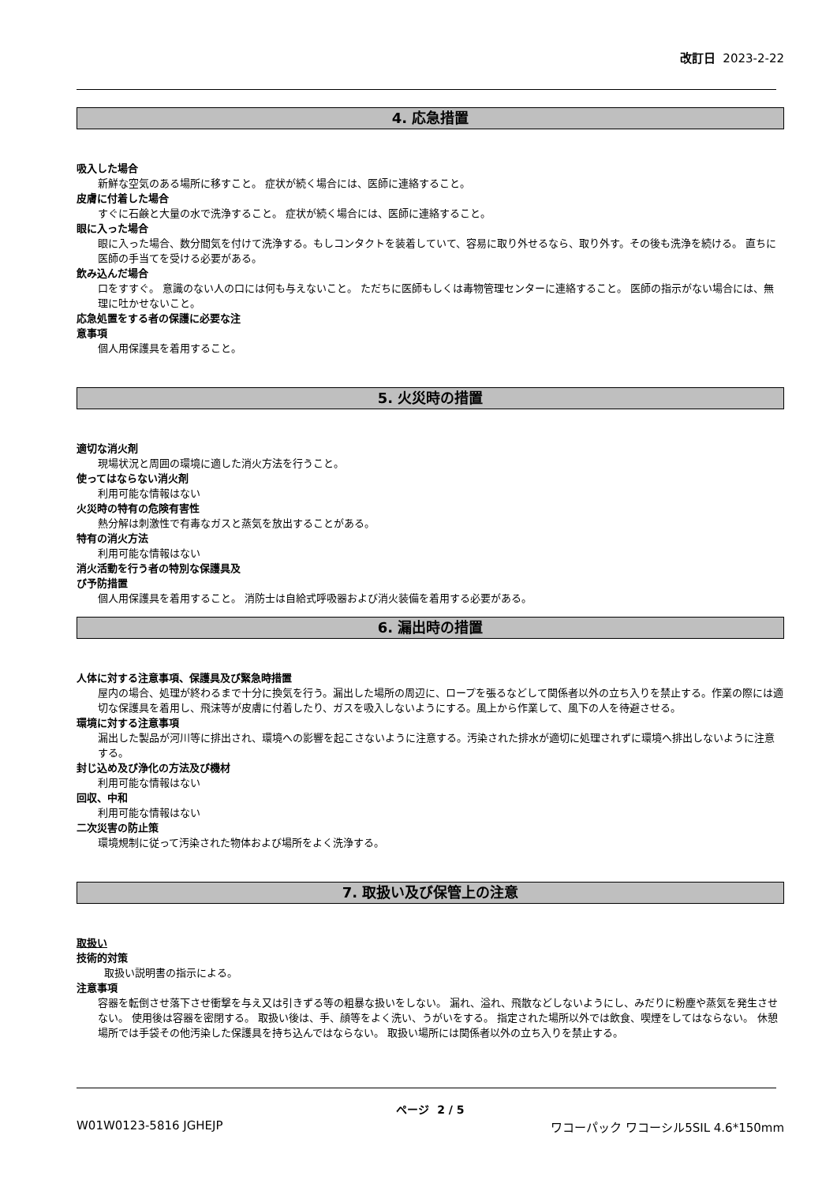改訂日 2023-2-22
4. 応急措置
吸入した場合
新鮮な空気のある場所に移すこと。 症状が続く場合には、医師に連絡すること。
皮膚に付着した場合
すぐに石鹸と大量の水で洗浄すること。 症状が続く場合には、医師に連絡すること。
眼に入った場合
眼に入った場合、数分間気を付けて洗浄する。もしコンタクトを装着していて、容易に取り外せるなら、取り外す。その後も洗浄を続ける。 直ちに医師の手当てを受ける必要がある。
飲み込んだ場合
口をすすぐ。 意識のない人の口には何も与えないこと。 ただちに医師もしくは毒物管理センターに連絡すること。 医師の指示がない場合には、無理に吐かせないこと。
応急処置をする者の保護に必要な注
意事項
個人用保護具を着用すること。
5. 火災時の措置
適切な消火剤
現場状況と周囲の環境に適した消火方法を行うこと。
使ってはならない消火剤
利用可能な情報はない
火災時の特有の危険有害性
熱分解は刺激性で有毒なガスと蒸気を放出することがある。
特有の消火方法
利用可能な情報はない
消火活動を行う者の特別な保護具及
び予防措置
個人用保護具を着用すること。 消防士は自給式呼吸器および消火装備を着用する必要がある。
6. 漏出時の措置
人体に対する注意事項、保護具及び緊急時措置
屋内の場合、処理が終わるまで十分に換気を行う。漏出した場所の周辺に、ロープを張るなどして関係者以外の立ち入りを禁止する。作業の際には適切な保護具を着用し、飛沫等が皮膚に付着したり、ガスを吸入しないようにする。風上から作業して、風下の人を待避させる。
環境に対する注意事項
漏出した製品が河川等に排出され、環境への影響を起こさないように注意する。汚染された排水が適切に処理されずに環境へ排出しないように注意する。
封じ込め及び浄化の方法及び機材
利用可能な情報はない
回収、中和
利用可能な情報はない
二次災害の防止策
環境規制に従って汚染された物体および場所をよく洗浄する。
7. 取扱い及び保管上の注意
取扱い
技術的対策
取扱い説明書の指示による。
注意事項
容器を転倒させ落下させ衝撃を与え又は引きずる等の粗暴な扱いをしない。 漏れ、溢れ、飛散などしないようにし、みだりに粉塵や蒸気を発生させない。 使用後は容器を密閉する。 取扱い後は、手、顔等をよく洗い、うがいをする。 指定された場所以外では飲食、喫煙をしてはならない。 休憩場所では手袋その他汚染した保護具を持ち込んではならない。 取扱い場所には関係者以外の立ち入りを禁止する。
ページ 2 / 5
W01W0123-5816 JGHEJP ワコーパック ワコーシル5SIL 4.6*150mm